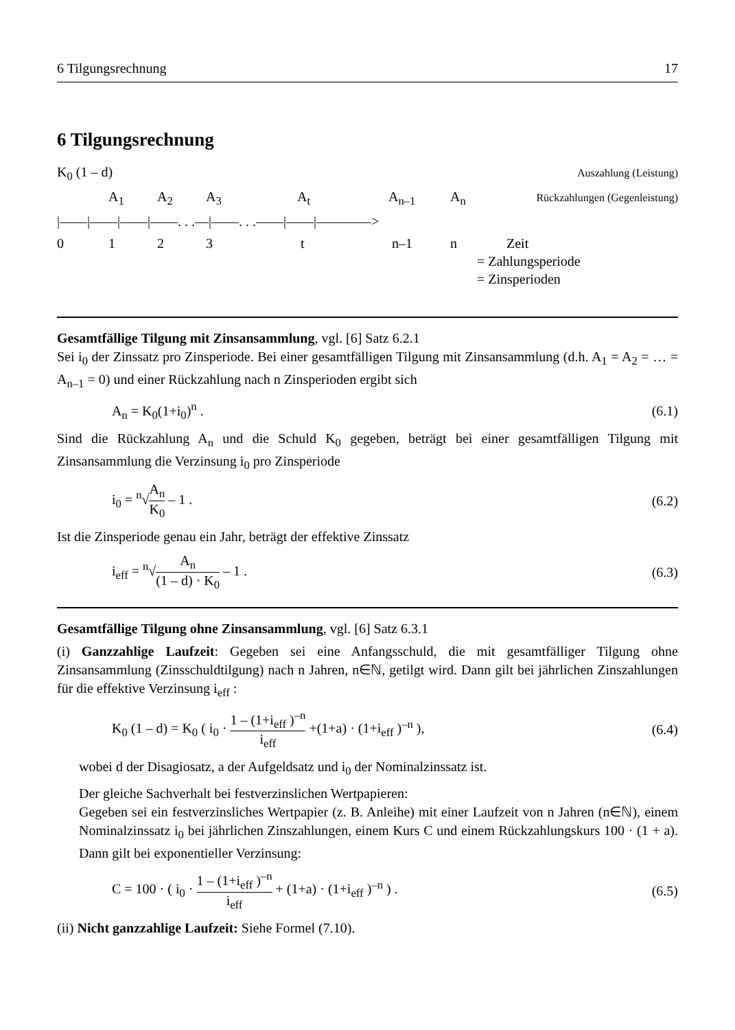6 Tilgungsrechnung 17
6 Tilgungsrechnung
K<sub>0</sub> (1 – d) Auszahlung (Leistung)
A<sub>1</sub> A<sub>2</sub> A<sub>3</sub> A<sub>t</sub> A<sub>n–1</sub> A<sub>n</sub> Rückzahlungen (Gegenleistung)
|——|——|——|——. . .—|——. . .——|——|————>
0 1 2 3 t n–1 n Zeit
= Zahlungsperiode
= Zinsperioden
Gesamtfällige Tilgung mit Zinsansammlung, vgl. [6] Satz 6.2.1
Sei i<sub>0</sub> der Zinssatz pro Zinsperiode. Bei einer gesamtfälligen Tilgung mit Zinsansammlung (d.h. A<sub>1</sub> = A<sub>2</sub> = … = A<sub>n–1</sub> = 0) und einer Rückzahlung nach n Zinsperioden ergibt sich
A<sub>n</sub> = K<sub>0</sub>(1+i<sub>0</sub>)<sup>n</sup> . (6.1)
Sind die Rückzahlung A<sub>n</sub> und die Schuld K<sub>0</sub> gegeben, beträgt bei einer gesamtfälligen Tilgung mit Zinsansammlung die Verzinsung i<sub>0</sub> pro Zinsperiode
i<sub>0</sub> = <sup>n</sup>√A<sub>n</sub> K<sub>0</sub> – 1 . (6.2)
Ist die Zinsperiode genau ein Jahr, beträgt der effektive Zinssatz
i<sub>eff</sub> = <sup>n</sup>√A<sub>n</sub> (1 – d) · K<sub>0</sub> – 1 . (6.3)
Gesamtfällige Tilgung ohne Zinsansammlung, vgl. [6] Satz 6.3.1
(i) Ganzzahlige Laufzeit: Gegeben sei eine Anfangsschuld, die mit gesamtfälliger Tilgung ohne Zinsansammlung (Zinsschuldtilgung) nach n Jahren, n∈ℕ, getilgt wird. Dann gilt bei jährlichen Zinszahlungen für die effektive Verzinsung i<sub>eff</sub> :
K<sub>0</sub> (1 – d) = K<sub>0</sub> ( i<sub>0</sub> · 1 – (1+i<sub>eff</sub> )<sup>–n</sup> i<sub>eff</sub> +(1+a) · (1+i<sub>eff</sub> )<sup>–n</sup> ), (6.4)
wobei d der Disagiosatz, a der Aufgeldsatz und i<sub>0</sub> der Nominalzinssatz ist.
Der gleiche Sachverhalt bei festverzinslichen Wertpapieren:
Gegeben sei ein festverzinsliches Wertpapier (z. B. Anleihe) mit einer Laufzeit von n Jahren (n∈ℕ), einem Nominalzinssatz i<sub>0</sub> bei jährlichen Zinszahlungen, einem Kurs C und einem Rückzahlungskurs 100 · (1 + a). Dann gilt bei exponentieller Verzinsung:
C = 100 · ( i<sub>0</sub> · 1 – (1+i<sub>eff</sub> )<sup>–n</sup> i<sub>eff</sub> + (1+a) · (1+i<sub>eff</sub> )<sup>–n</sup> ) . (6.5)
(ii) Nicht ganzzahlige Laufzeit: Siehe Formel (7.10).